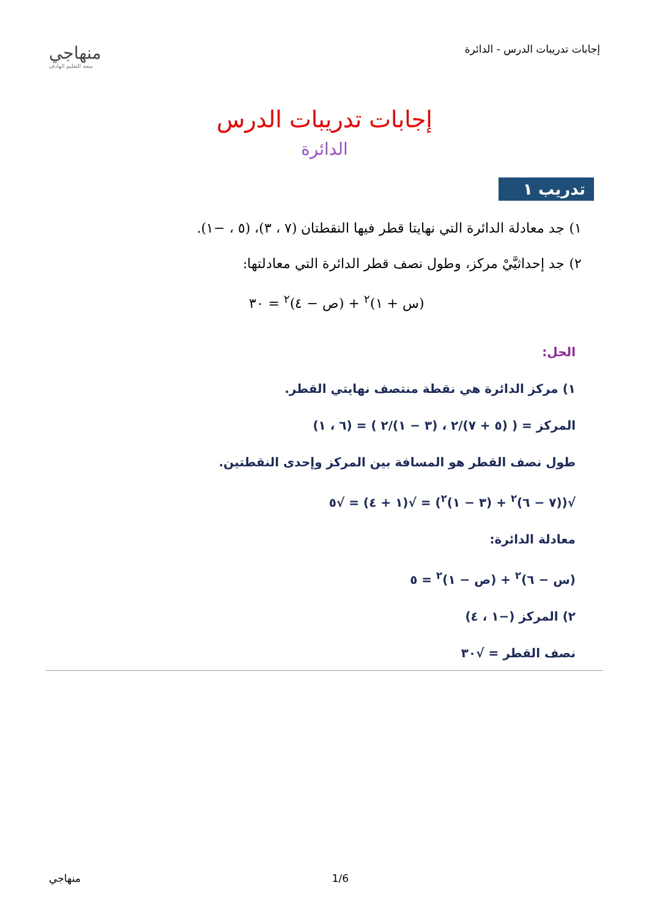إجابات تدريبات الدرس - الدائرة
منهاجي
متعة التعليم الهادف
إجابات تدريبات الدرس
الدائرة
تدريب ١
١) جد معادلة الدائرة التي نهايتا قطر فيها النقطتان (٧ ، ٣)، (٥ ، −١).
٢) جد إحداثيَّيْ مركز، وطول نصف قطر الدائرة التي معادلتها:
(س + ١)<sup>٢</sup> + (ص − ٤)<sup>٢</sup> = ٣٠
الحل:
١) مركز الدائرة هي نقطة منتصف نهايتي القطر.
المركز = ( (٥ + ٧)/٢ ، (٣ − ١)/٢ ) = (٦ ، ١)
طول نصف القطر هو المسافة بين المركز وإحدى النقطتين.
√((٧ − ٦)<sup>٢</sup> + (٣ − ١)<sup>٢</sup>) = √(١ + ٤) = √٥
معادلة الدائرة:
(س − ٦)<sup>٢</sup> + (ص − ١)<sup>٢</sup> = ٥
٢) المركز (−١ ، ٤)
نصف القطر = √٣٠
منهاجي 1/6